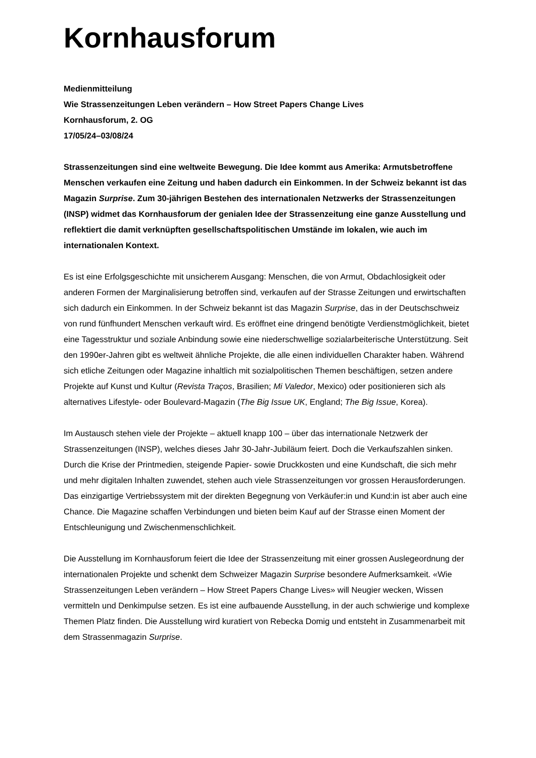Kornhausforum
Medienmitteilung
Wie Strassenzeitungen Leben verändern – How Street Papers Change Lives
Kornhausforum, 2. OG
17/05/24–03/08/24
Strassenzeitungen sind eine weltweite Bewegung. Die Idee kommt aus Amerika: Armutsbetroffene Menschen verkaufen eine Zeitung und haben dadurch ein Einkommen. In der Schweiz bekannt ist das Magazin Surprise. Zum 30-jährigen Bestehen des internationalen Netzwerks der Strassenzeitungen (INSP) widmet das Kornhausforum der genialen Idee der Strassenzeitung eine ganze Ausstellung und reflektiert die damit verknüpften gesellschaftspolitischen Umstände im lokalen, wie auch im internationalen Kontext.
Es ist eine Erfolgsgeschichte mit unsicherem Ausgang: Menschen, die von Armut, Obdachlosigkeit oder anderen Formen der Marginalisierung betroffen sind, verkaufen auf der Strasse Zeitungen und erwirtschaften sich dadurch ein Einkommen. In der Schweiz bekannt ist das Magazin Surprise, das in der Deutschschweiz von rund fünfhundert Menschen verkauft wird. Es eröffnet eine dringend benötigte Verdienstmöglichkeit, bietet eine Tagesstruktur und soziale Anbindung sowie eine niederschwellige sozialarbeiterische Unterstützung. Seit den 1990er-Jahren gibt es weltweit ähnliche Projekte, die alle einen individuellen Charakter haben. Während sich etliche Zeitungen oder Magazine inhaltlich mit sozialpolitischen Themen beschäftigen, setzen andere Projekte auf Kunst und Kultur (Revista Traços, Brasilien; Mi Valedor, Mexico) oder positionieren sich als alternatives Lifestyle- oder Boulevard-Magazin (The Big Issue UK, England; The Big Issue, Korea).
Im Austausch stehen viele der Projekte – aktuell knapp 100 – über das internationale Netzwerk der Strassenzeitungen (INSP), welches dieses Jahr 30-Jahr-Jubiläum feiert. Doch die Verkaufszahlen sinken. Durch die Krise der Printmedien, steigende Papier- sowie Druckkosten und eine Kundschaft, die sich mehr und mehr digitalen Inhalten zuwendet, stehen auch viele Strassenzeitungen vor grossen Herausforderungen. Das einzigartige Vertriebssystem mit der direkten Begegnung von Verkäufer:in und Kund:in ist aber auch eine Chance. Die Magazine schaffen Verbindungen und bieten beim Kauf auf der Strasse einen Moment der Entschleunigung und Zwischenmenschlichkeit.
Die Ausstellung im Kornhausforum feiert die Idee der Strassenzeitung mit einer grossen Auslegeordnung der internationalen Projekte und schenkt dem Schweizer Magazin Surprise besondere Aufmerksamkeit. «Wie Strassenzeitungen Leben verändern – How Street Papers Change Lives» will Neugier wecken, Wissen vermitteln und Denkimpulse setzen. Es ist eine aufbauende Ausstellung, in der auch schwierige und komplexe Themen Platz finden. Die Ausstellung wird kuratiert von Rebecka Domig und entsteht in Zusammenarbeit mit dem Strassenmagazin Surprise.